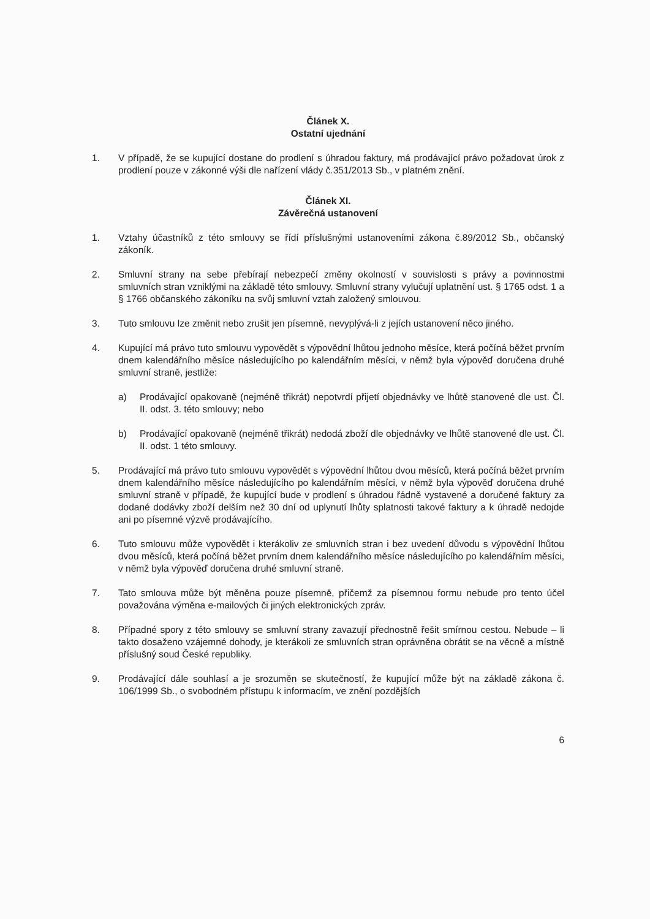Článek X.
Ostatní ujednání
1. V případě, že se kupující dostane do prodlení s úhradou faktury, má prodávající právo požadovat úrok z prodlení pouze v zákonné výši dle nařízení vlády č.351/2013 Sb., v platném znění.
Článek XI.
Závěrečná ustanovení
1. Vztahy účastníků z této smlouvy se řídí příslušnými ustanoveními zákona č.89/2012 Sb., občanský zákoník.
2. Smluvní strany na sebe přebírají nebezpečí změny okolností v souvislosti s právy a povinnostmi smluvních stran vzniklými na základě této smlouvy. Smluvní strany vylučují uplatnění ust. § 1765 odst. 1 a § 1766 občanského zákoníku na svůj smluvní vztah založený smlouvou.
3. Tuto smlouvu lze změnit nebo zrušit jen písemně, nevyplývá-li z jejích ustanovení něco jiného.
4. Kupující má právo tuto smlouvu vypovědět s výpovědní lhůtou jednoho měsíce, která počíná běžet prvním dnem kalendářního měsíce následujícího po kalendářním měsíci, v němž byla výpověď doručena druhé smluvní straně, jestliže:
a) Prodávající opakovaně (nejméně třikrát) nepotvrdí přijetí objednávky ve lhůtě stanovené dle ust. Čl. II. odst. 3. této smlouvy; nebo
b) Prodávající opakovaně (nejméně třikrát) nedodá zboží dle objednávky ve lhůtě stanovené dle ust. Čl. II. odst. 1 této smlouvy.
5. Prodávající má právo tuto smlouvu vypovědět s výpovědní lhůtou dvou měsíců, která počíná běžet prvním dnem kalendářního měsíce následujícího po kalendářním měsíci, v němž byla výpověď doručena druhé smluvní straně v případě, že kupující bude v prodlení s úhradou řádně vystavené a doručené faktury za dodané dodávky zboží delším než 30 dní od uplynutí lhůty splatnosti takové faktury a k úhradě nedojde ani po písemné výzvě prodávajícího.
6. Tuto smlouvu může vypovědět i kterákoliv ze smluvních stran i bez uvedení důvodu s výpovědní lhůtou dvou měsíců, která počíná běžet prvním dnem kalendářního měsíce následujícího po kalendářním měsíci, v němž byla výpověď doručena druhé smluvní straně.
7. Tato smlouva může být měněna pouze písemně, přičemž za písemnou formu nebude pro tento účel považována výměna e-mailových či jiných elektronických zpráv.
8. Případné spory z této smlouvy se smluvní strany zavazují přednostně řešit smírnou cestou. Nebude – li takto dosaženo vzájemné dohody, je kterákoli ze smluvních stran oprávněna obrátit se na věcně a místně příslušný soud České republiky.
9. Prodávající dále souhlasí a je srozuměn se skutečností, že kupující může být na základě zákona č. 106/1999 Sb., o svobodném přístupu k informacím, ve znění pozdějších
6